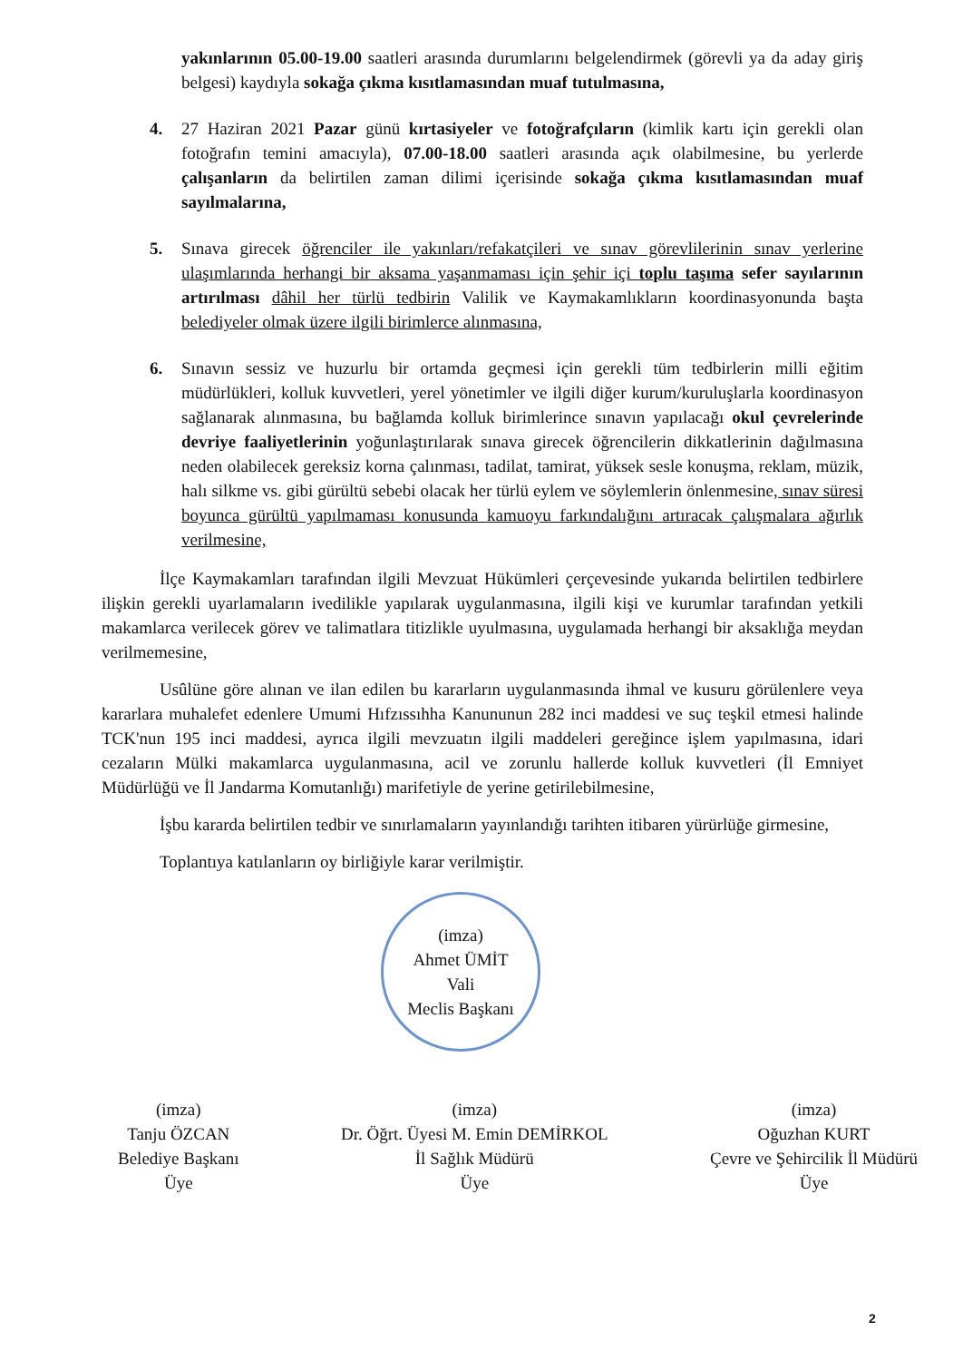yakınlarının 05.00-19.00 saatleri arasında durumlarını belgelendirmek (görevli ya da aday giriş belgesi) kaydıyla sokağa çıkma kısıtlamasından muaf tutulmasına,
4.
27 Haziran 2021 Pazar günü kırtasiyeler ve fotoğrafçıların (kimlik kartı için gerekli olan fotoğrafın temini amacıyla), 07.00-18.00 saatleri arasında açık olabilmesine, bu yerlerde çalışanların da belirtilen zaman dilimi içerisinde sokağa çıkma kısıtlamasından muaf sayılmalarına,
5.
Sınava girecek öğrenciler ile yakınları/refakatçileri ve sınav görevlilerinin sınav yerlerine ulaşımlarında herhangi bir aksama yaşanmaması için şehir içi toplu taşıma sefer sayılarının artırılması dâhil her türlü tedbirin Valilik ve Kaymakamlıkların koordinasyonunda başta belediyeler olmak üzere ilgili birimlerce alınmasına,
6.
Sınavın sessiz ve huzurlu bir ortamda geçmesi için gerekli tüm tedbirlerin milli eğitim müdürlükleri, kolluk kuvvetleri, yerel yönetimler ve ilgili diğer kurum/kuruluşlarla koordinasyon sağlanarak alınmasına, bu bağlamda kolluk birimlerince sınavın yapılacağı okul çevrelerinde devriye faaliyetlerinin yoğunlaştırılarak sınava girecek öğrencilerin dikkatlerinin dağılmasına neden olabilecek gereksiz korna çalınması, tadilat, tamirat, yüksek sesle konuşma, reklam, müzik, halı silkme vs. gibi gürültü sebebi olacak her türlü eylem ve söylemlerin önlenmesine, sınav süresi boyunca gürültü yapılmaması konusunda kamuoyu farkındalığını artıracak çalışmalara ağırlık verilmesine,
İlçe Kaymakamları tarafından ilgili Mevzuat Hükümleri çerçevesinde yukarıda belirtilen tedbirlere ilişkin gerekli uyarlamaların ivedilikle yapılarak uygulanmasına, ilgili kişi ve kurumlar tarafından yetkili makamlarca verilecek görev ve talimatlara titizlikle uyulmasına, uygulamada herhangi bir aksaklığa meydan verilmemesine,
Usûlüne göre alınan ve ilan edilen bu kararların uygulanmasında ihmal ve kusuru görülenlere veya kararlara muhalefet edenlere Umumi Hıfzıssıhha Kanununun 282 inci maddesi ve suç teşkil etmesi halinde TCK'nun 195 inci maddesi, ayrıca ilgili mevzuatın ilgili maddeleri gereğince işlem yapılmasına, idari cezaların Mülki makamlarca uygulanmasına, acil ve zorunlu hallerde kolluk kuvvetleri (İl Emniyet Müdürlüğü ve İl Jandarma Komutanlığı) marifetiyle de yerine getirilebilmesine,
İşbu kararda belirtilen tedbir ve sınırlamaların yayınlandığı tarihten itibaren yürürlüğe girmesine,
Toplantıya katılanların oy birliğiyle karar verilmiştir.
(imza)
Ahmet ÜMİT
Vali
Meclis Başkanı
(imza)
Tanju ÖZCAN
Belediye Başkanı
Üye
(imza)
Dr. Öğrt. Üyesi M. Emin DEMİRKOL
İl Sağlık Müdürü
Üye
(imza)
Oğuzhan KURT
Çevre ve Şehircilik İl Müdürü
Üye
2